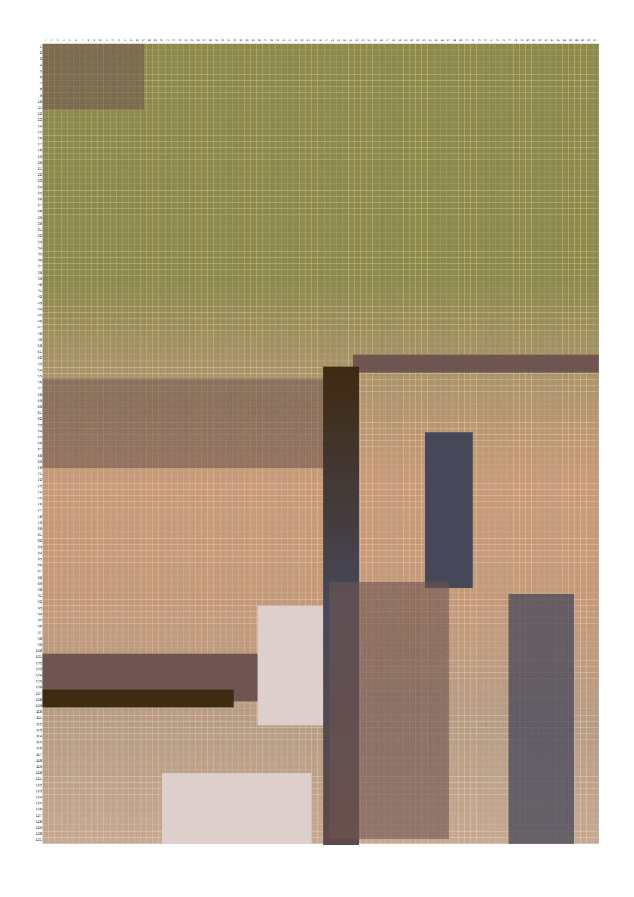1 2 3 4 5 6 7 8 9 10 11 12 13 14 15 16 17 18 19 20 21 22 23 24 25 26 27 28 29 30 31 32 33 34 35 36 37 38 39 40 41 42 43 44 45 46 47 48 49 50 51 52 53 54 55 56 57 58 59 60 61 62 63 64 65 66 67 68 69 70 71 72 73 74 75 76 77 78 79 80 81 82 83 84 85 86 87 88 89 90 91
1
2
3
4
5
6
7
8
9
10
11
12
13
14
15
16
17
18
19
20
21
22
23
24
25
26
27
28
29
30
31
32
33
34
35
36
37
38
39
40
41
42
43
44
45
46
47
48
49
50
51
52
53
54
55
56
57
58
59
60
61
62
63
64
65
66
67
68
69
70
71
72
73
74
75
76
77
78
79
80
81
82
83
84
85
86
87
88
89
90
91
92
93
94
95
96
97
98
99
100
101
102
103
104
105
106
107
108
109
110
111
112
113
114
115
116
117
118
119
120
121
122
123
124
125
126
127
128
129
130
131